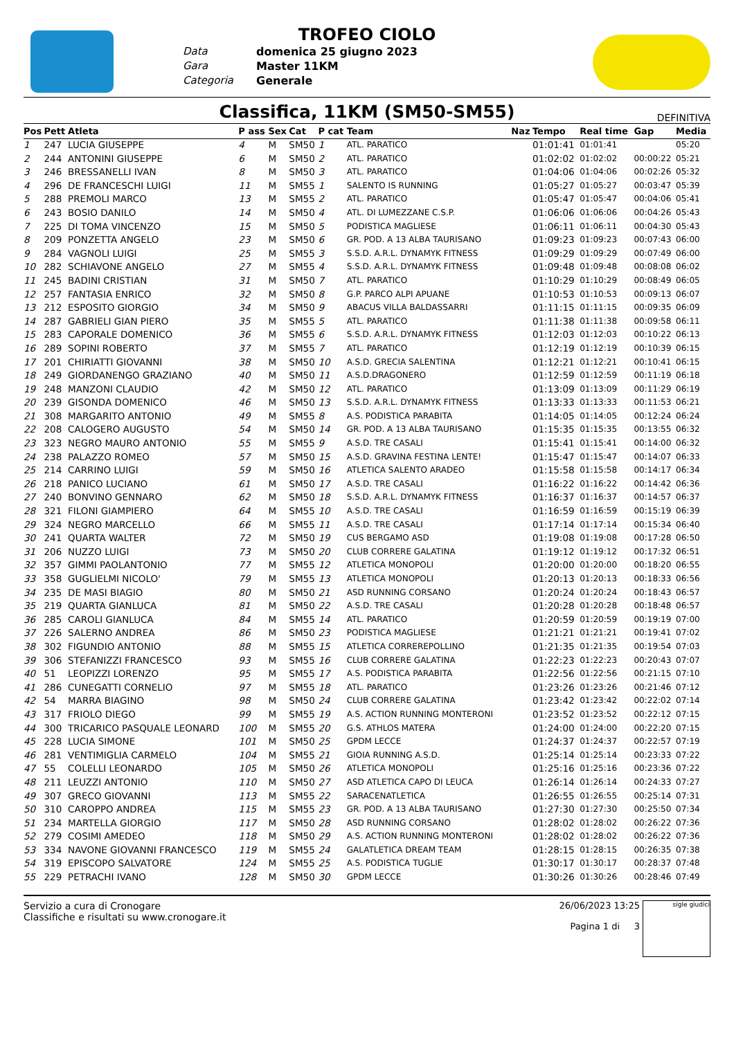TROFEO CIOLO
Data domenica 25 giugno 2023 Gara Master 11KM Categoria Generale
Classifica, 11KM (SM50-SM55)
DEFINITIVA
| Pos | Pett | Atleta | P ass | Sex | Cat | P cat | Team | Naz | Tempo | Real time | Gap | Media |
| --- | --- | --- | --- | --- | --- | --- | --- | --- | --- | --- | --- | --- |
| 1 | 247 | LUCIA GIUSEPPE | 4 | M | SM50 | 1 | ATL. PARATICO | | 01:01:41 | 01:01:41 | | 05:20 |
| 2 | 244 | ANTONINI GIUSEPPE | 6 | M | SM50 | 2 | ATL. PARATICO | | 01:02:02 | 01:02:02 | 00:00:22 | 05:21 |
| 3 | 246 | BRESSANELLI IVAN | 8 | M | SM50 | 3 | ATL. PARATICO | | 01:04:06 | 01:04:06 | 00:02:26 | 05:32 |
| 4 | 296 | DE FRANCESCHI LUIGI | 11 | M | SM55 | 1 | SALENTO IS RUNNING | | 01:05:27 | 01:05:27 | 00:03:47 | 05:39 |
| 5 | 288 | PREMOLI MARCO | 13 | M | SM55 | 2 | ATL. PARATICO | | 01:05:47 | 01:05:47 | 00:04:06 | 05:41 |
| 6 | 243 | BOSIO DANILO | 14 | M | SM50 | 4 | ATL. DI LUMEZZANE C.S.P. | | 01:06:06 | 01:06:06 | 00:04:26 | 05:43 |
| 7 | 225 | DI TOMA VINCENZO | 15 | M | SM50 | 5 | PODISTICA MAGLIESE | | 01:06:11 | 01:06:11 | 00:04:30 | 05:43 |
| 8 | 209 | PONZETTA ANGELO | 23 | M | SM50 | 6 | GR. POD. A 13 ALBA TAURISANO | | 01:09:23 | 01:09:23 | 00:07:43 | 06:00 |
| 9 | 284 | VAGNOLI LUIGI | 25 | M | SM55 | 3 | S.S.D. A.R.L. DYNAMYK FITNESS | | 01:09:29 | 01:09:29 | 00:07:49 | 06:00 |
| 10 | 282 | SCHIAVONE ANGELO | 27 | M | SM55 | 4 | S.S.D. A.R.L. DYNAMYK FITNESS | | 01:09:48 | 01:09:48 | 00:08:08 | 06:02 |
| 11 | 245 | BADINI CRISTIAN | 31 | M | SM50 | 7 | ATL. PARATICO | | 01:10:29 | 01:10:29 | 00:08:49 | 06:05 |
| 12 | 257 | FANTASIA ENRICO | 32 | M | SM50 | 8 | G.P. PARCO ALPI APUANE | | 01:10:53 | 01:10:53 | 00:09:13 | 06:07 |
| 13 | 212 | ESPOSITO GIORGIO | 34 | M | SM50 | 9 | ABACUS VILLA BALDASSARRI | | 01:11:15 | 01:11:15 | 00:09:35 | 06:09 |
| 14 | 287 | GABRIELI GIAN PIERO | 35 | M | SM55 | 5 | ATL. PARATICO | | 01:11:38 | 01:11:38 | 00:09:58 | 06:11 |
| 15 | 283 | CAPORALE DOMENICO | 36 | M | SM55 | 6 | S.S.D. A.R.L. DYNAMYK FITNESS | | 01:12:03 | 01:12:03 | 00:10:22 | 06:13 |
| 16 | 289 | SOPINI ROBERTO | 37 | M | SM55 | 7 | ATL. PARATICO | | 01:12:19 | 01:12:19 | 00:10:39 | 06:15 |
| 17 | 201 | CHIRIATTI GIOVANNI | 38 | M | SM50 | 10 | A.S.D. GRECIA SALENTINA | | 01:12:21 | 01:12:21 | 00:10:41 | 06:15 |
| 18 | 249 | GIORDANENGO GRAZIANO | 40 | M | SM50 | 11 | A.S.D.DRAGONERO | | 01:12:59 | 01:12:59 | 00:11:19 | 06:18 |
| 19 | 248 | MANZONI CLAUDIO | 42 | M | SM50 | 12 | ATL. PARATICO | | 01:13:09 | 01:13:09 | 00:11:29 | 06:19 |
| 20 | 239 | GISONDA DOMENICO | 46 | M | SM50 | 13 | S.S.D. A.R.L. DYNAMYK FITNESS | | 01:13:33 | 01:13:33 | 00:11:53 | 06:21 |
| 21 | 308 | MARGARITO ANTONIO | 49 | M | SM55 | 8 | A.S. PODISTICA PARABITA | | 01:14:05 | 01:14:05 | 00:12:24 | 06:24 |
| 22 | 208 | CALOGERO AUGUSTO | 54 | M | SM50 | 14 | GR. POD. A 13 ALBA TAURISANO | | 01:15:35 | 01:15:35 | 00:13:55 | 06:32 |
| 23 | 323 | NEGRO MAURO ANTONIO | 55 | M | SM55 | 9 | A.S.D. TRE CASALI | | 01:15:41 | 01:15:41 | 00:14:00 | 06:32 |
| 24 | 238 | PALAZZO ROMEO | 57 | M | SM50 | 15 | A.S.D. GRAVINA FESTINA LENTE! | | 01:15:47 | 01:15:47 | 00:14:07 | 06:33 |
| 25 | 214 | CARRINO LUIGI | 59 | M | SM50 | 16 | ATLETICA SALENTO ARADEO | | 01:15:58 | 01:15:58 | 00:14:17 | 06:34 |
| 26 | 218 | PANICO LUCIANO | 61 | M | SM50 | 17 | A.S.D. TRE CASALI | | 01:16:22 | 01:16:22 | 00:14:42 | 06:36 |
| 27 | 240 | BONVINO GENNARO | 62 | M | SM50 | 18 | S.S.D. A.R.L. DYNAMYK FITNESS | | 01:16:37 | 01:16:37 | 00:14:57 | 06:37 |
| 28 | 321 | FILONI GIAMPIERO | 64 | M | SM55 | 10 | A.S.D. TRE CASALI | | 01:16:59 | 01:16:59 | 00:15:19 | 06:39 |
| 29 | 324 | NEGRO MARCELLO | 66 | M | SM55 | 11 | A.S.D. TRE CASALI | | 01:17:14 | 01:17:14 | 00:15:34 | 06:40 |
| 30 | 241 | QUARTA WALTER | 72 | M | SM50 | 19 | CUS BERGAMO ASD | | 01:19:08 | 01:19:08 | 00:17:28 | 06:50 |
| 31 | 206 | NUZZO LUIGI | 73 | M | SM50 | 20 | CLUB CORRERE GALATINA | | 01:19:12 | 01:19:12 | 00:17:32 | 06:51 |
| 32 | 357 | GIMMI PAOLANTONIO | 77 | M | SM55 | 12 | ATLETICA MONOPOLI | | 01:20:00 | 01:20:00 | 00:18:20 | 06:55 |
| 33 | 358 | GUGLIELMI NICOLO' | 79 | M | SM55 | 13 | ATLETICA MONOPOLI | | 01:20:13 | 01:20:13 | 00:18:33 | 06:56 |
| 34 | 235 | DE MASI BIAGIO | 80 | M | SM50 | 21 | ASD RUNNING CORSANO | | 01:20:24 | 01:20:24 | 00:18:43 | 06:57 |
| 35 | 219 | QUARTA GIANLUCA | 81 | M | SM50 | 22 | A.S.D. TRE CASALI | | 01:20:28 | 01:20:28 | 00:18:48 | 06:57 |
| 36 | 285 | CAROLI GIANLUCA | 84 | M | SM55 | 14 | ATL. PARATICO | | 01:20:59 | 01:20:59 | 00:19:19 | 07:00 |
| 37 | 226 | SALERNO ANDREA | 86 | M | SM50 | 23 | PODISTICA MAGLIESE | | 01:21:21 | 01:21:21 | 00:19:41 | 07:02 |
| 38 | 302 | FIGUNDIO ANTONIO | 88 | M | SM55 | 15 | ATLETICA CORREREPOLLINO | | 01:21:35 | 01:21:35 | 00:19:54 | 07:03 |
| 39 | 306 | STEFANIZZI FRANCESCO | 93 | M | SM55 | 16 | CLUB CORRERE GALATINA | | 01:22:23 | 01:22:23 | 00:20:43 | 07:07 |
| 40 | 51 | LEOPIZZI LORENZO | 95 | M | SM55 | 17 | A.S. PODISTICA PARABITA | | 01:22:56 | 01:22:56 | 00:21:15 | 07:10 |
| 41 | 286 | CUNEGATTI CORNELIO | 97 | M | SM55 | 18 | ATL. PARATICO | | 01:23:26 | 01:23:26 | 00:21:46 | 07:12 |
| 42 | 54 | MARRA BIAGINO | 98 | M | SM50 | 24 | CLUB CORRERE GALATINA | | 01:23:42 | 01:23:42 | 00:22:02 | 07:14 |
| 43 | 317 | FRIOLO DIEGO | 99 | M | SM55 | 19 | A.S. ACTION RUNNING MONTERONI | | 01:23:52 | 01:23:52 | 00:22:12 | 07:15 |
| 44 | 300 | TRICARICO PASQUALE LEONARD | 100 | M | SM55 | 20 | G.S. ATHLOS MATERA | | 01:24:00 | 01:24:00 | 00:22:20 | 07:15 |
| 45 | 228 | LUCIA SIMONE | 101 | M | SM50 | 25 | GPDM LECCE | | 01:24:37 | 01:24:37 | 00:22:57 | 07:19 |
| 46 | 281 | VENTIMIGLIA CARMELO | 104 | M | SM55 | 21 | GIOIA RUNNING A.S.D. | | 01:25:14 | 01:25:14 | 00:23:33 | 07:22 |
| 47 | 55 | COLELLI LEONARDO | 105 | M | SM50 | 26 | ATLETICA MONOPOLI | | 01:25:16 | 01:25:16 | 00:23:36 | 07:22 |
| 48 | 211 | LEUZZI ANTONIO | 110 | M | SM50 | 27 | ASD ATLETICA CAPO DI LEUCA | | 01:26:14 | 01:26:14 | 00:24:33 | 07:27 |
| 49 | 307 | GRECO GIOVANNI | 113 | M | SM55 | 22 | SARACENATLETICA | | 01:26:55 | 01:26:55 | 00:25:14 | 07:31 |
| 50 | 310 | CAROPPO ANDREA | 115 | M | SM55 | 23 | GR. POD. A 13 ALBA TAURISANO | | 01:27:30 | 01:27:30 | 00:25:50 | 07:34 |
| 51 | 234 | MARTELLA GIORGIO | 117 | M | SM50 | 28 | ASD RUNNING CORSANO | | 01:28:02 | 01:28:02 | 00:26:22 | 07:36 |
| 52 | 279 | COSIMI AMEDEO | 118 | M | SM50 | 29 | A.S. ACTION RUNNING MONTERONI | | 01:28:02 | 01:28:02 | 00:26:22 | 07:36 |
| 53 | 334 | NAVONE GIOVANNI FRANCESCO | 119 | M | SM55 | 24 | GALATLETICA DREAM TEAM | | 01:28:15 | 01:28:15 | 00:26:35 | 07:38 |
| 54 | 319 | EPISCOPO SALVATORE | 124 | M | SM55 | 25 | A.S. PODISTICA TUGLIE | | 01:30:17 | 01:30:17 | 00:28:37 | 07:48 |
| 55 | 229 | PETRACHI IVANO | 128 | M | SM50 | 30 | GPDM LECCE | | 01:30:26 | 01:30:26 | 00:28:46 | 07:49 |
Servizio a cura di Cronogare
Classifiche e risultati su www.cronogare.it
26/06/2023 13:25
Pagina 1 di 3
sigle giudici